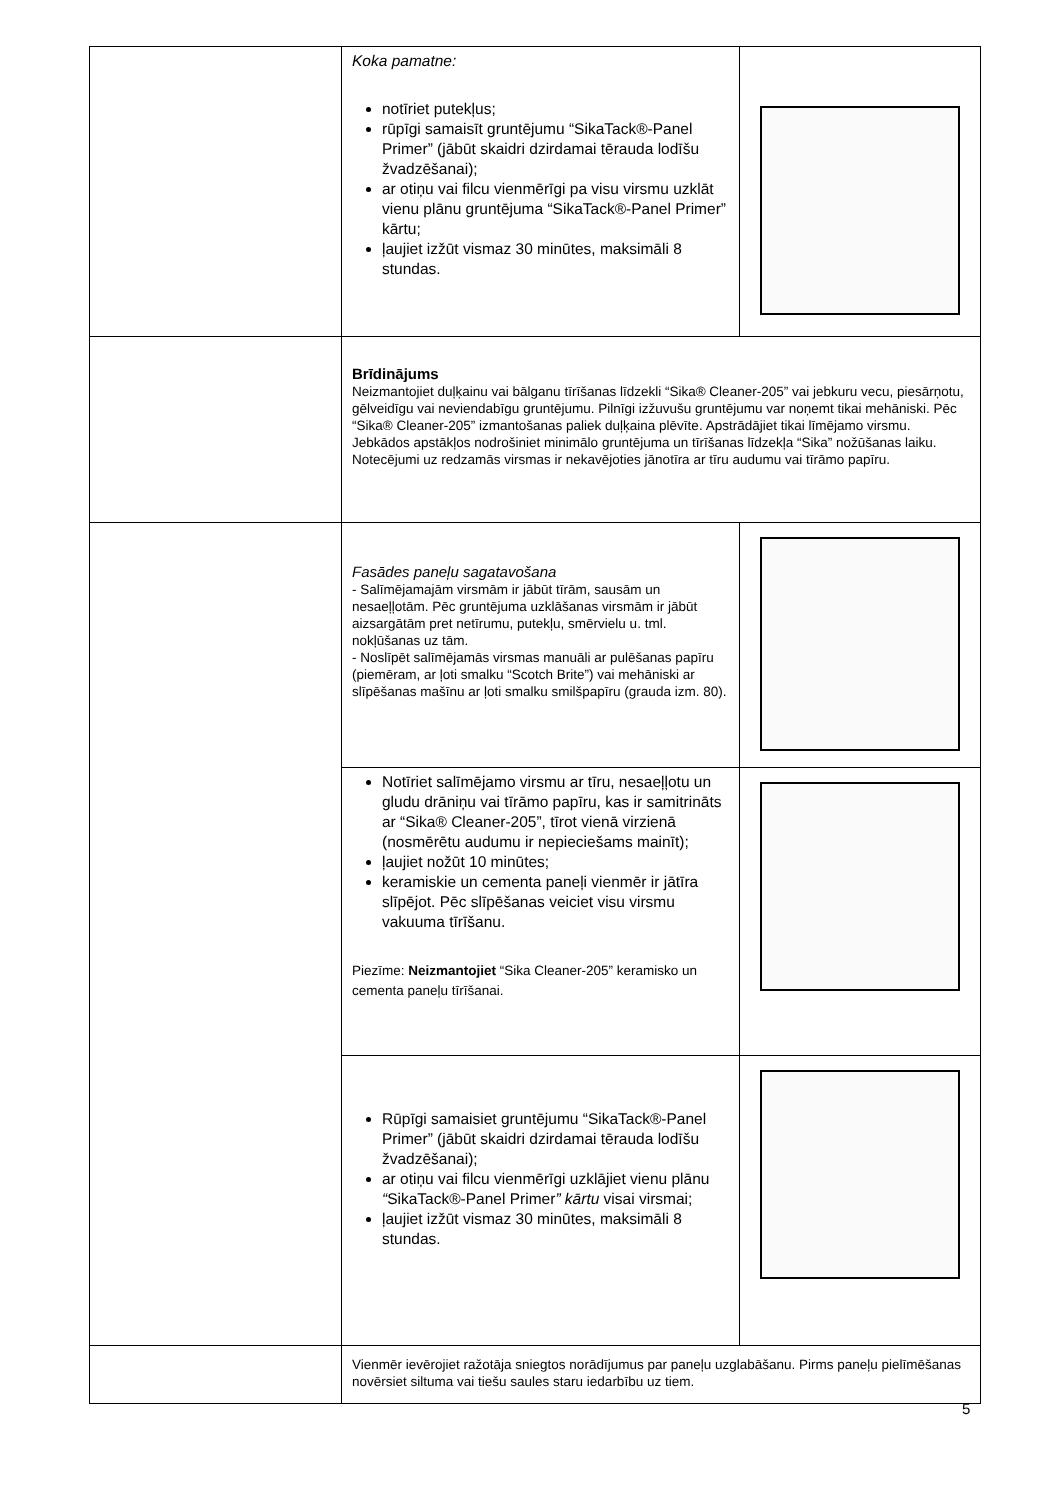| | Koka pamatne: notīriet putekļus; rūpīgi samaisīt gruntējumu “SikaTack®-Panel Primer” (jābūt skaidri dzirdamai tērauda lodīšu žvadzēšanai); ar otiņu vai filcu vienmērīgi pa visu virsmu uzklāt vienu plānu gruntējuma “SikaTack®-Panel Primer” kārtu; ļaujiet izžūt vismaz 30 minūtes, maksimāli 8 stundas. | |
| | Brīdinājums Neizmantojiet duļķainu vai bālganu tīrīšanas līdzekli “Sika® Cleaner-205” vai jebkuru vecu, piesārņotu, gēlveidīgu vai neviendabīgu gruntējumu. Pilnīgi izžuvušu gruntējumu var noņemt tikai mehāniski. Pēc “Sika® Cleaner-205” izmantošanas paliek duļķaina plēvīte. Apstrādājiet tikai līmējamo virsmu. Jebkādos apstākļos nodrošiniet minimālo gruntējuma un tīrīšanas līdzekļa “Sika” nožūšanas laiku. Notecējumi uz redzamās virsmas ir nekavējoties jānotīra ar tīru audumu vai tīrāmo papīru. | |
| | Fasādes paneļu sagatavošana - Salīmējamajām virsmām ir jābūt tīrām, sausām un nesaeļļotām. Pēc gruntējuma uzklāšanas virsmām ir jābūt aizsargātām pret netīrumu, putekļu, smērvielu u. tml. nokļūšanas uz tām. - Noslīpēt salīmējamās virsmas manuāli ar pulēšanas papīru (piemēram, ar ļoti smalku “Scotch Brite”) vai mehāniski ar slīpēšanas mašīnu ar ļoti smalku smilšpapīru (grauda izm. 80). | |
| | Notīriet salīmējamo virsmu ar tīru, nesaeļļotu un gludu drāniņu vai tīrāmo papīru, kas ir samitrināts ar “Sika® Cleaner-205”, tīrot vienā virzienā (nosmērētu audumu ir nepieciešams mainīt); ļaujiet nožūt 10 minūtes; keramiskie un cementa paneļi vienmēr ir jātīra slīpējot. Pēc slīpēšanas veiciet visu virsmu vakuuma tīrīšanu. Piezīme: Neizmantojiet “Sika Cleaner-205” keramisko un cementa paneļu tīrīšanai. | |
| | Rūpīgi samaisiet gruntējumu “SikaTack®-Panel Primer” (jābūt skaidri dzirdamai tērauda lodīšu žvadzēšanai); ar otiņu vai filcu vienmērīgi uzklājiet vienu plānu “ SikaTack®-Panel Primer ” kārtu visai virsmai; ļaujiet izžūt vismaz 30 minūtes, maksimāli 8 stundas. | |
| | Vienmēr ievērojiet ražotāja sniegtos norādījumus par paneļu uzglabāšanu. Pirms paneļu pielīmēšanas novērsiet siltuma vai tiešu saules staru iedarbību uz tiem. | |
5